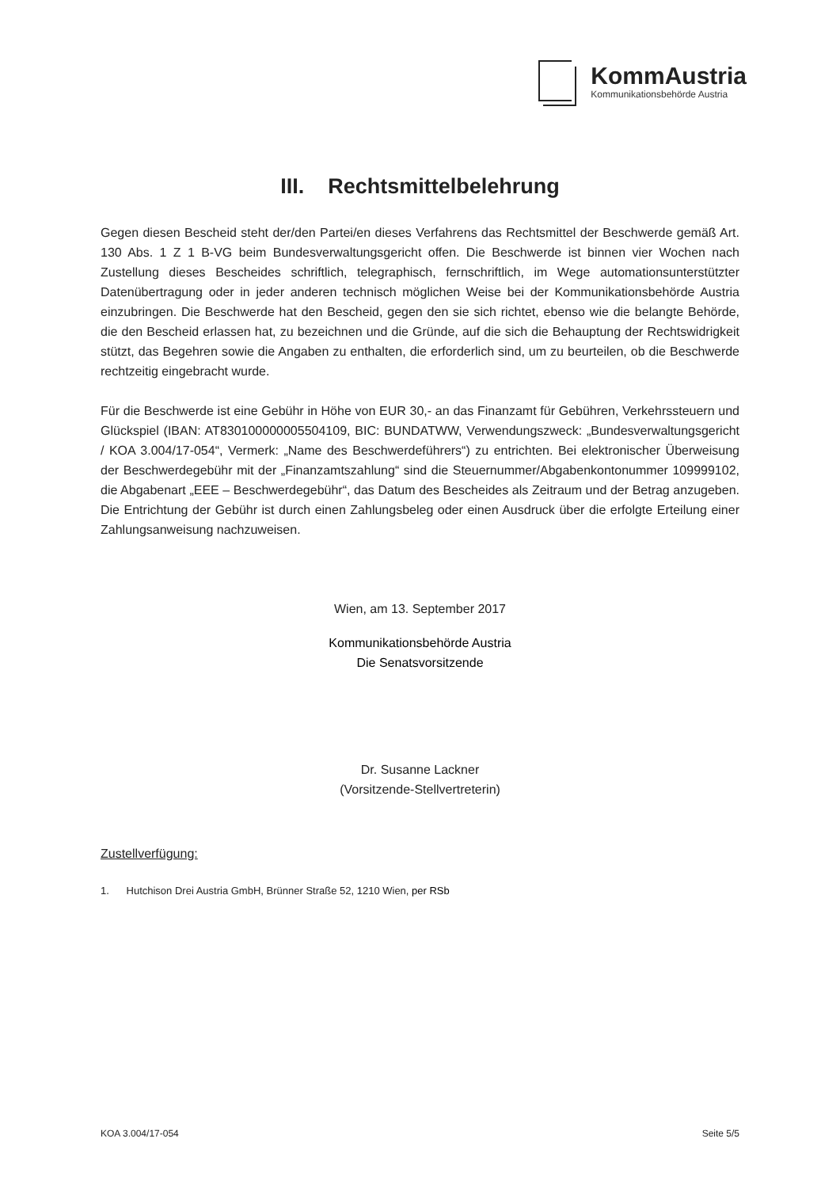KommAustria
Kommunikationsbehörde Austria
III. Rechtsmittelbelehrung
Gegen diesen Bescheid steht der/den Partei/en dieses Verfahrens das Rechtsmittel der Beschwerde gemäß Art. 130 Abs. 1 Z 1 B-VG beim Bundesverwaltungsgericht offen. Die Beschwerde ist binnen vier Wochen nach Zustellung dieses Bescheides schriftlich, telegraphisch, fernschriftlich, im Wege automationsunterstützter Datenübertragung oder in jeder anderen technisch möglichen Weise bei der Kommunikationsbehörde Austria einzubringen. Die Beschwerde hat den Bescheid, gegen den sie sich richtet, ebenso wie die belangte Behörde, die den Bescheid erlassen hat, zu bezeichnen und die Gründe, auf die sich die Behauptung der Rechtswidrigkeit stützt, das Begehren sowie die Angaben zu enthalten, die erforderlich sind, um zu beurteilen, ob die Beschwerde rechtzeitig eingebracht wurde.
Für die Beschwerde ist eine Gebühr in Höhe von EUR 30,- an das Finanzamt für Gebühren, Verkehrssteuern und Glückspiel (IBAN: AT830100000005504109, BIC: BUNDATWW, Verwendungszweck: „Bundesverwaltungsgericht / KOA 3.004/17-054“, Vermerk: „Name des Beschwerdeführers“) zu entrichten. Bei elektronischer Überweisung der Beschwerdegebühr mit der „Finanzamtszahlung“ sind die Steuernummer/Abgabenkontonummer 109999102, die Abgabenart „EEE – Beschwerdegebühr“, das Datum des Bescheides als Zeitraum und der Betrag anzugeben. Die Entrichtung der Gebühr ist durch einen Zahlungsbeleg oder einen Ausdruck über die erfolgte Erteilung einer Zahlungsanweisung nachzuweisen.
Wien, am 13. September 2017
Kommunikationsbehörde Austria
Die Senatsvorsitzende
Dr. Susanne Lackner
(Vorsitzende-Stellvertreterin)
Zustellverfügung:
1. Hutchison Drei Austria GmbH, Brünner Straße 52, 1210 Wien, per RSb
KOA 3.004/17-054 Seite 5/5